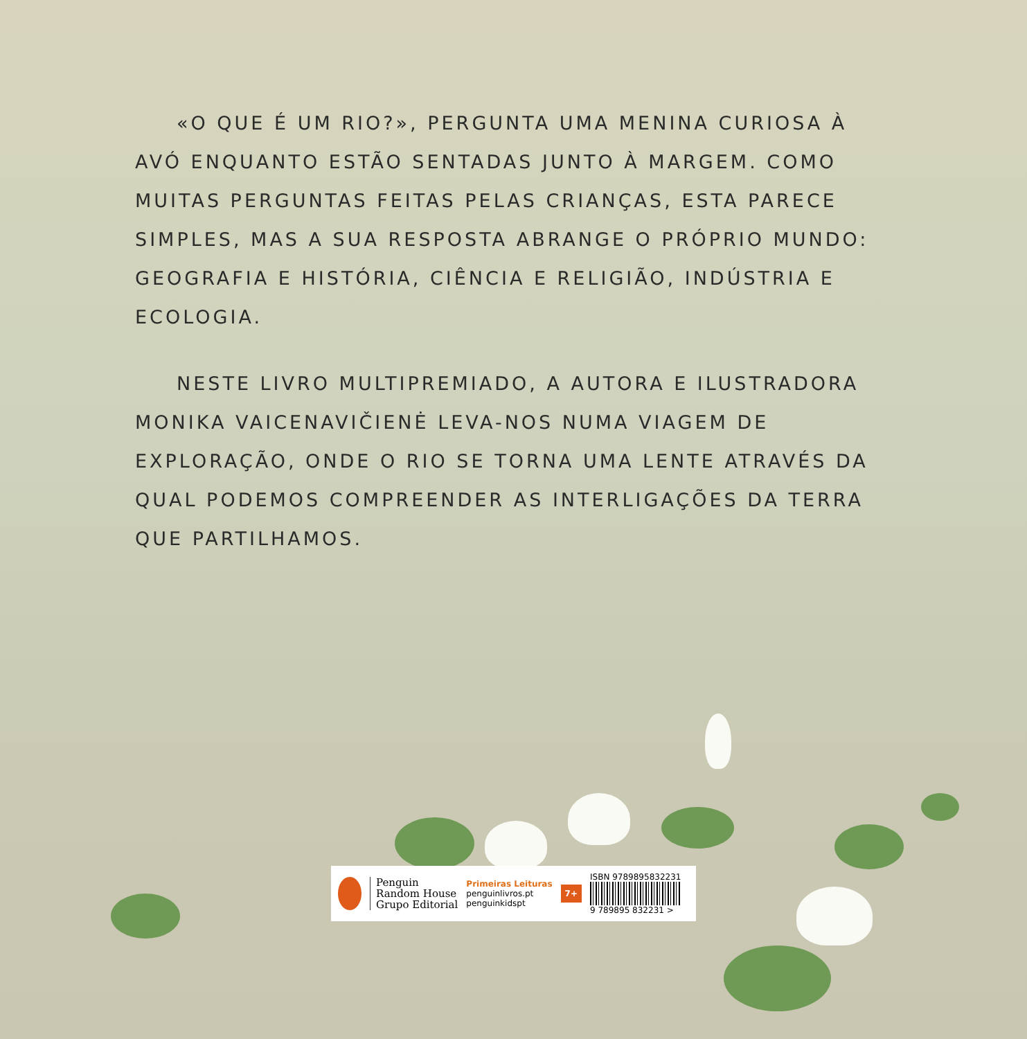«O QUE É UM RIO?», PERGUNTA UMA MENINA CURIOSA À AVÓ ENQUANTO ESTÃO SENTADAS JUNTO À MARGEM. COMO MUITAS PERGUNTAS FEITAS PELAS CRIANÇAS, ESTA PARECE SIMPLES, MAS A SUA RESPOSTA ABRANGE O PRÓPRIO MUNDO: GEOGRAFIA E HISTÓRIA, CIÊNCIA E RELIGIÃO, INDÚSTRIA E ECOLOGIA.
NESTE LIVRO MULTIPREMIADO, A AUTORA E ILUSTRADORA MONIKA VAICENAVIČIENĖ LEVA-NOS NUMA VIAGEM DE EXPLORAÇÃO, ONDE O RIO SE TORNA UMA LENTE ATRAVÉS DA QUAL PODEMOS COMPREENDER AS INTERLIGAÇÕES DA TERRA QUE PARTILHAMOS.
Penguin
Random House
Grupo Editorial
Primeiras Leituras
penguinlivros.pt
penguinkidspt
7+
ISBN 9789895832231
9 789895 832231 >